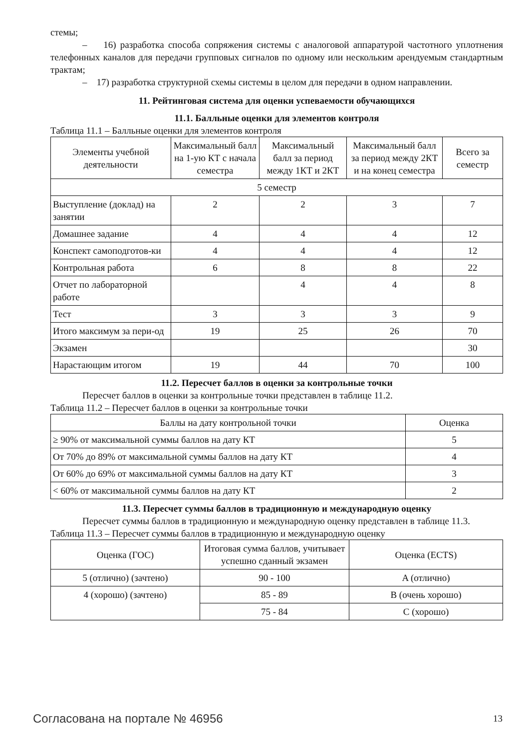стемы;
– 16) разработка способа сопряжения системы с аналоговой аппаратурой частотного уплотнения телефонных каналов для передачи групповых сигналов по одному или нескольким арендуемым стандартным трактам;
– 17) разработка структурной схемы системы в целом для передачи в одном направлении.
11. Рейтинговая система для оценки успеваемости обучающихся
11.1. Балльные оценки для элементов контроля
Таблица 11.1 – Балльные оценки для элементов контроля
| Элементы учебной деятельности | Максимальный балл на 1-ую КТ с начала семестра | Максимальный балл за период между 1КТ и 2КТ | Максимальный балл за период между 2КТ и на конец семестра | Всего за семестр |
| --- | --- | --- | --- | --- |
| 5 семестр | | | | |
| Выступление (доклад) на занятии | 2 | 2 | 3 | 7 |
| Домашнее задание | 4 | 4 | 4 | 12 |
| Конспект самоподготов-ки | 4 | 4 | 4 | 12 |
| Контрольная работа | 6 | 8 | 8 | 22 |
| Отчет по лабораторной работе | | 4 | 4 | 8 |
| Тест | 3 | 3 | 3 | 9 |
| Итого максимум за пери-од | 19 | 25 | 26 | 70 |
| Экзамен | | | | 30 |
| Нарастающим итогом | 19 | 44 | 70 | 100 |
11.2. Пересчет баллов в оценки за контрольные точки
Пересчет баллов в оценки за контрольные точки представлен в таблице 11.2.
Таблица 11.2 – Пересчет баллов в оценки за контрольные точки
| Баллы на дату контрольной точки | Оценка |
| --- | --- |
| ≥ 90% от максимальной суммы баллов на дату КТ | 5 |
| От 70% до 89% от максимальной суммы баллов на дату КТ | 4 |
| От 60% до 69% от максимальной суммы баллов на дату КТ | 3 |
| < 60% от максимальной суммы баллов на дату КТ | 2 |
11.3. Пересчет суммы баллов в традиционную и международную оценку
Пересчет суммы баллов в традиционную и международную оценку представлен в таблице 11.3.
Таблица 11.3 – Пересчет суммы баллов в традиционную и международную оценку
| Оценка (ГОС) | Итоговая сумма баллов, учитывает успешно сданный экзамен | Оценка (ECTS) |
| --- | --- | --- |
| 5 (отлично) (зачтено) | 90 - 100 | A (отлично) |
| 4 (хорошо) (зачтено) | 85 - 89 | B (очень хорошо) |
| | 75 - 84 | C (хорошо) |
Согласована на портале № 46956 13